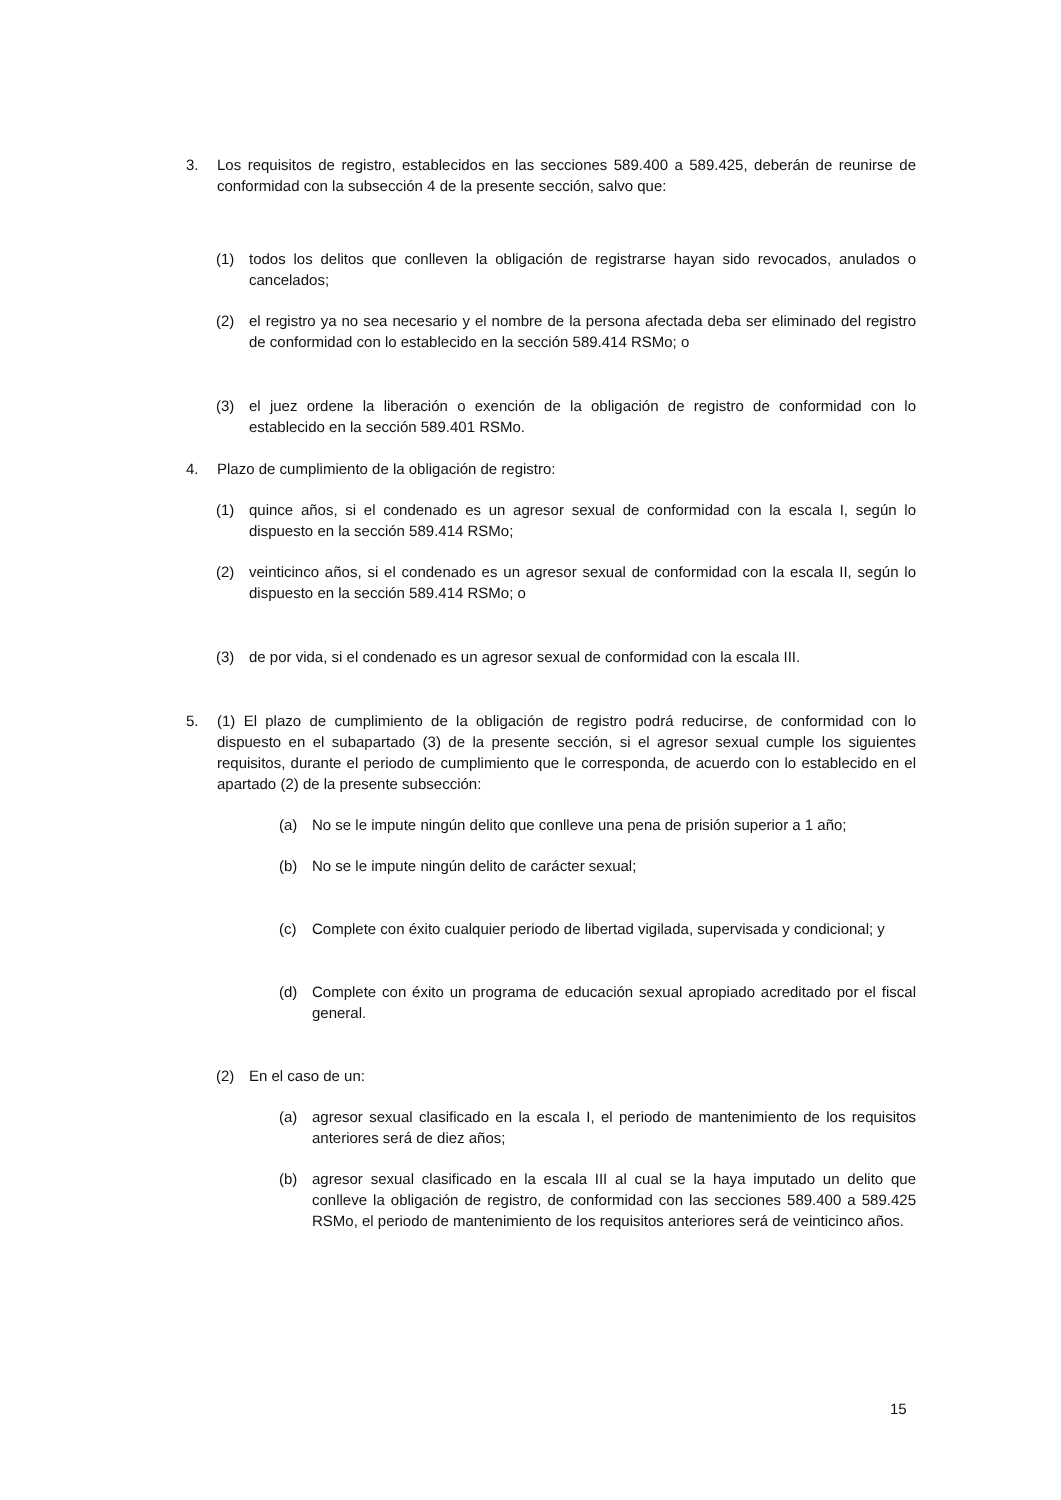3. Los requisitos de registro, establecidos en las secciones 589.400 a 589.425, deberán de reunirse de conformidad con la subsección 4 de la presente sección, salvo que:
(1) todos los delitos que conlleven la obligación de registrarse hayan sido revocados, anulados o cancelados;
(2) el registro ya no sea necesario y el nombre de la persona afectada deba ser eliminado del registro de conformidad con lo establecido en la sección 589.414 RSMo; o
(3) el juez ordene la liberación o exención de la obligación de registro de conformidad con lo establecido en la sección 589.401 RSMo.
4. Plazo de cumplimiento de la obligación de registro:
(1) quince años, si el condenado es un agresor sexual de conformidad con la escala I, según lo dispuesto en la sección 589.414 RSMo;
(2) veinticinco años, si el condenado es un agresor sexual de conformidad con la escala II, según lo dispuesto en la sección 589.414 RSMo; o
(3) de por vida, si el condenado es un agresor sexual de conformidad con la escala III.
5. (1) El plazo de cumplimiento de la obligación de registro podrá reducirse, de conformidad con lo dispuesto en el subapartado (3) de la presente sección, si el agresor sexual cumple los siguientes requisitos, durante el periodo de cumplimiento que le corresponda, de acuerdo con lo establecido en el apartado (2) de la presente subsección:
(a) No se le impute ningún delito que conlleve una pena de prisión superior a 1 año;
(b) No se le impute ningún delito de carácter sexual;
(c) Complete con éxito cualquier periodo de libertad vigilada, supervisada y condicional; y
(d) Complete con éxito un programa de educación sexual apropiado acreditado por el fiscal general.
(2) En el caso de un:
(a) agresor sexual clasificado en la escala I, el periodo de mantenimiento de los requisitos anteriores será de diez años;
(b) agresor sexual clasificado en la escala III al cual se la haya imputado un delito que conlleve la obligación de registro, de conformidad con las secciones 589.400 a 589.425 RSMo, el periodo de mantenimiento de los requisitos anteriores será de veinticinco años.
15